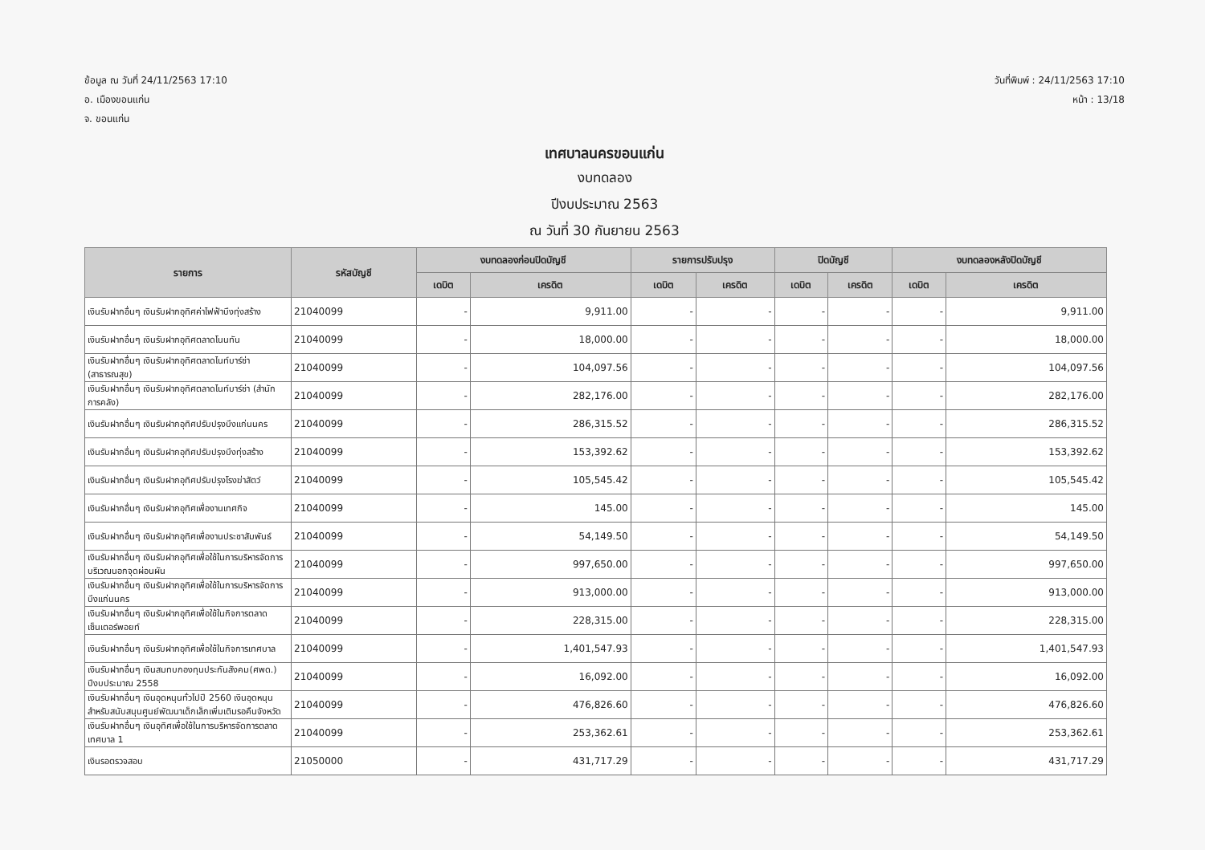ข้อมูล ณ วันที่ 24/11/2563 17:10
อ. เมืองขอนแก่น
จ. ขอนแก่น
วันที่พิมพ์ : 24/11/2563 17:10
หน้า : 13/18
เทศบาลนครขอนแก่น
งบทดลอง
ปีงบประมาณ 2563
ณ วันที่ 30 กันยายน 2563
| รายการ | รหัสบัญชี | งบทดลองก่อนปิดบัญชี | | รายการปรับปรุง | | ปิดบัญชี | | งบทดลองหลังปิดบัญชี | |
| --- | --- | --- | --- | --- | --- | --- | --- | --- | --- |
| | | เดบิต | เครดิต | เดบิต | เครดิต | เดบิต | เครดิต | เดบิต | เครดิต |
| เงินรับฝากอื่นๆ เงินรับฝากอุทิศค่าไฟฟ้าบึงทุ่งสร้าง | 21040099 | - | 9,911.00 | - | - | - | - | - | 9,911.00 |
| เงินรับฝากอื่นๆ เงินรับฝากอุทิศตลาดโนนทัน | 21040099 | - | 18,000.00 | - | - | - | - | - | 18,000.00 |
| เงินรับฝากอื่นๆ เงินรับฝากอุทิศตลาดไนท์บาร์ซ่า (สาธารณสุข) | 21040099 | - | 104,097.56 | - | - | - | - | - | 104,097.56 |
| เงินรับฝากอื่นๆ เงินรับฝากอุทิศตลาดไนท์บาร์ซ่า (สำนักการคลัง) | 21040099 | - | 282,176.00 | - | - | - | - | - | 282,176.00 |
| เงินรับฝากอื่นๆ เงินรับฝากอุทิศปรับปรุงบึงแก่นนคร | 21040099 | - | 286,315.52 | - | - | - | - | - | 286,315.52 |
| เงินรับฝากอื่นๆ เงินรับฝากอุทิศปรับปรุงบึงทุ่งสร้าง | 21040099 | - | 153,392.62 | - | - | - | - | - | 153,392.62 |
| เงินรับฝากอื่นๆ เงินรับฝากอุทิศปรับปรุงโรงฆ่าสัตว์ | 21040099 | - | 105,545.42 | - | - | - | - | - | 105,545.42 |
| เงินรับฝากอื่นๆ เงินรับฝากอุทิศเพื่องานเทศกิจ | 21040099 | - | 145.00 | - | - | - | - | - | 145.00 |
| เงินรับฝากอื่นๆ เงินรับฝากอุทิศเพื่องานประชาสัมพันธ์ | 21040099 | - | 54,149.50 | - | - | - | - | - | 54,149.50 |
| เงินรับฝากอื่นๆ เงินรับฝากอุทิศเพื่อใช้ในการบริหารจัดการบริเวณนอกจุดผ่อนผัน | 21040099 | - | 997,650.00 | - | - | - | - | - | 997,650.00 |
| เงินรับฝากอื่นๆ เงินรับฝากอุทิศเพื่อใช้ในการบริหารจัดการบึงแก่นนคร | 21040099 | - | 913,000.00 | - | - | - | - | - | 913,000.00 |
| เงินรับฝากอื่นๆ เงินรับฝากอุทิศเพื่อใช้ในกิจการตลาดเซ็นเตอร์พอยท์ | 21040099 | - | 228,315.00 | - | - | - | - | - | 228,315.00 |
| เงินรับฝากอื่นๆ เงินรับฝากอุทิศเพื่อใช้ในกิจการเทศบาล | 21040099 | - | 1,401,547.93 | - | - | - | - | - | 1,401,547.93 |
| เงินรับฝากอื่นๆ เงินสมทบกองทุนประกันสังคม(ศพด.) ปีงบประมาณ 2558 | 21040099 | - | 16,092.00 | - | - | - | - | - | 16,092.00 |
| เงินรับฝากอื่นๆ เงินอุดหนุนทั่วไปปี 2560 เงินอุดหนุนสำหรับสนับสนุนศูนย์พัฒนาเด็กเล็กเพิ่มเติมรอคืนจังหวัด | 21040099 | - | 476,826.60 | - | - | - | - | - | 476,826.60 |
| เงินรับฝากอื่นๆ เงินอุทิศเพื่อใช้ในการบริหารจัดการตลาดเทศบาล 1 | 21040099 | - | 253,362.61 | - | - | - | - | - | 253,362.61 |
| เงินรอตรวจสอบ | 21050000 | - | 431,717.29 | - | - | - | - | - | 431,717.29 |